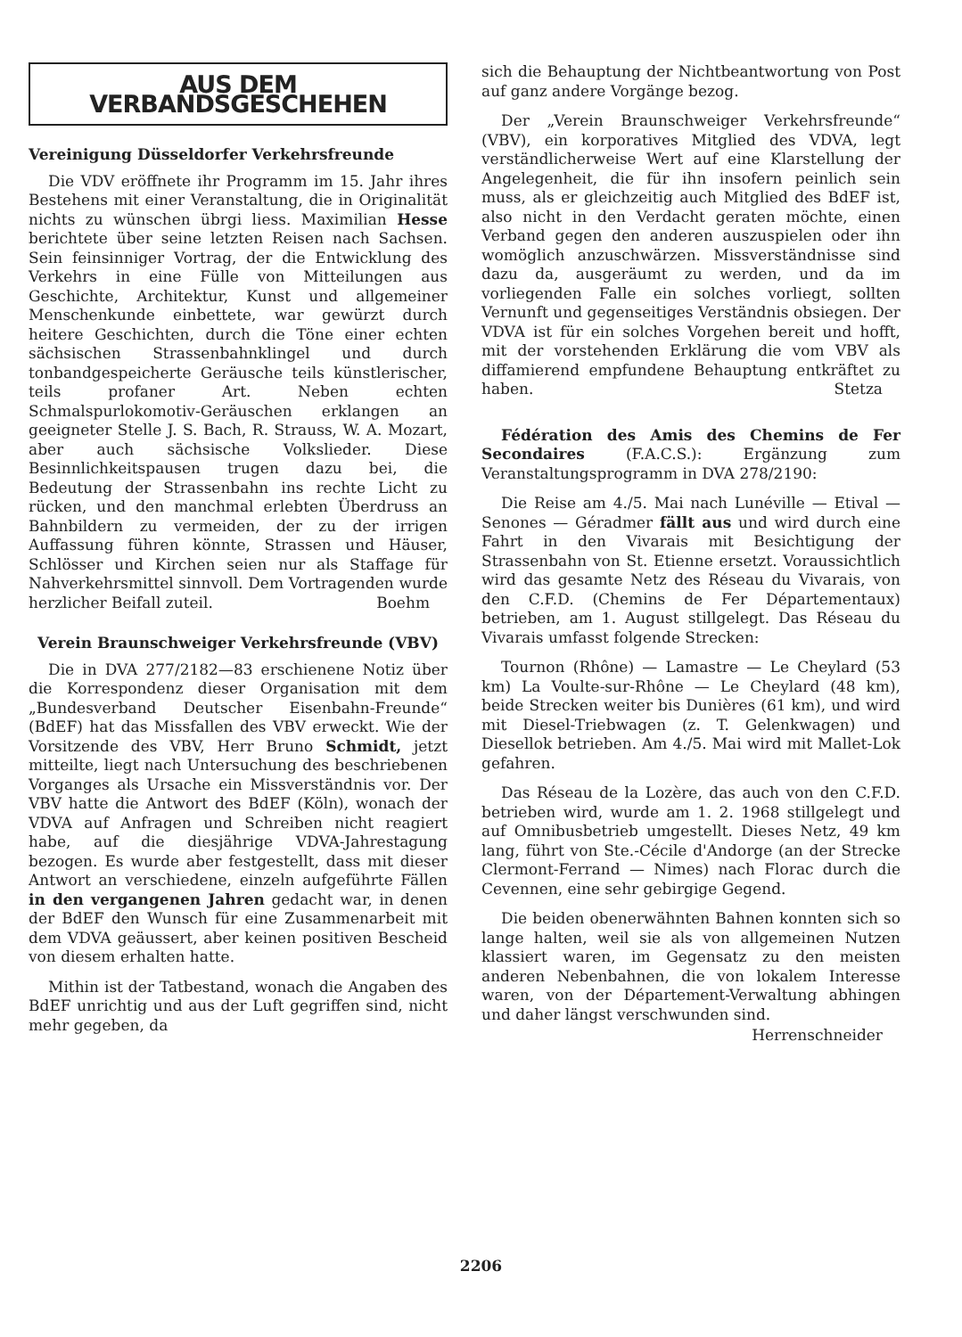AUS DEM VERBANDSGESCHEHEN
Vereinigung Düsseldorfer Verkehrsfreunde
Die VDV eröffnete ihr Programm im 15. Jahr ihres Bestehens mit einer Veranstaltung, die in Originalität nichts zu wünschen übrgi liess. Maximilian Hesse berichtete über seine letzten Reisen nach Sachsen. Sein feinsinniger Vortrag, der die Entwicklung des Verkehrs in eine Fülle von Mitteilungen aus Geschichte, Architektur, Kunst und allgemeiner Menschenkunde einbettete, war gewürzt durch heitere Geschichten, durch die Töne einer echten sächsischen Strassenbahnklingel und durch tonbandgespeicherte Geräusche teils künstlerischer, teils profaner Art. Neben echten Schmalspurlokomotiv-Geräuschen erklangen an geeigneter Stelle J. S. Bach, R. Strauss, W. A. Mozart, aber auch sächsische Volkslieder. Diese Besinnlichkeitspausen trugen dazu bei, die Bedeutung der Strassenbahn ins rechte Licht zu rücken, und den manchmal erlebten Überdruss an Bahnbildern zu vermeiden, der zu der irrigen Auffassung führen könnte, Strassen und Häuser, Schlösser und Kirchen seien nur als Staffage für Nahverkehrsmittel sinnvoll. Dem Vortragenden wurde herzlicher Beifall zuteil. Boehm
Verein Braunschweiger Verkehrsfreunde (VBV)
Die in DVA 277/2182—83 erschienene Notiz über die Korrespondenz dieser Organisation mit dem „Bundesverband Deutscher Eisenbahn-Freunde“ (BdEF) hat das Missfallen des VBV erweckt. Wie der Vorsitzende des VBV, Herr Bruno Schmidt, jetzt mitteilte, liegt nach Untersuchung des beschriebenen Vorganges als Ursache ein Missverständnis vor. Der VBV hatte die Antwort des BdEF (Köln), wonach der VDVA auf Anfragen und Schreiben nicht reagiert habe, auf die diesjährige VDVA-Jahrestagung bezogen. Es wurde aber festgestellt, dass mit dieser Antwort an verschiedene, einzeln aufgeführte Fällen in den vergangenen Jahren gedacht war, in denen der BdEF den Wunsch für eine Zusammenarbeit mit dem VDVA geäussert, aber keinen positiven Bescheid von diesem erhalten hatte.
Mithin ist der Tatbestand, wonach die Angaben des BdEF unrichtig und aus der Luft gegriffen sind, nicht mehr gegeben, da
sich die Behauptung der Nichtbeantwortung von Post auf ganz andere Vorgänge bezog.
Der „Verein Braunschweiger Verkehrsfreunde“ (VBV), ein korporatives Mitglied des VDVA, legt verständlicherweise Wert auf eine Klarstellung der Angelegenheit, die für ihn insofern peinlich sein muss, als er gleichzeitig auch Mitglied des BdEF ist, also nicht in den Verdacht geraten möchte, einen Verband gegen den anderen auszuspielen oder ihn womöglich anzuschwärzen. Missverständnisse sind dazu da, ausgeräumt zu werden, und da im vorliegenden Falle ein solches vorliegt, sollten Vernunft und gegenseitiges Verständnis obsiegen. Der VDVA ist für ein solches Vorgehen bereit und hofft, mit der vorstehenden Erklärung die vom VBV als diffamierend empfundene Behauptung entkräftet zu haben. Stetza
Fédération des Amis des Chemins de Fer Secondaires (F.A.C.S.): Ergänzung zum Veranstaltungsprogramm in DVA 278/2190:
Die Reise am 4./5. Mai nach Lunéville — Etival — Senones — Géradmer fällt aus und wird durch eine Fahrt in den Vivarais mit Besichtigung der Strassenbahn von St. Etienne ersetzt. Voraussichtlich wird das gesamte Netz des Réseau du Vivarais, von den C.F.D. (Chemins de Fer Départementaux) betrieben, am 1. August stillgelegt. Das Réseau du Vivarais umfasst folgende Strecken:
Tournon (Rhône) — Lamastre — Le Cheylard (53 km) La Voulte-sur-Rhône — Le Cheylard (48 km), beide Strecken weiter bis Dunières (61 km), und wird mit Diesel-Triebwagen (z. T. Gelenkwagen) und Diesellok betrieben. Am 4./5. Mai wird mit Mallet-Lok gefahren.
Das Réseau de la Lozère, das auch von den C.F.D. betrieben wird, wurde am 1. 2. 1968 stillgelegt und auf Omnibusbetrieb umgestellt. Dieses Netz, 49 km lang, führt von Ste.-Cécile d'Andorge (an der Strecke Clermont-Ferrand — Nimes) nach Florac durch die Cevennen, eine sehr gebirgige Gegend.
Die beiden obenerwähnten Bahnen konnten sich so lange halten, weil sie als von allgemeinen Nutzen klassiert waren, im Gegensatz zu den meisten anderen Nebenbahnen, die von lokalem Interesse waren, von der Département-Verwaltung abhingen und daher längst verschwunden sind.
Herrenschneider
2206